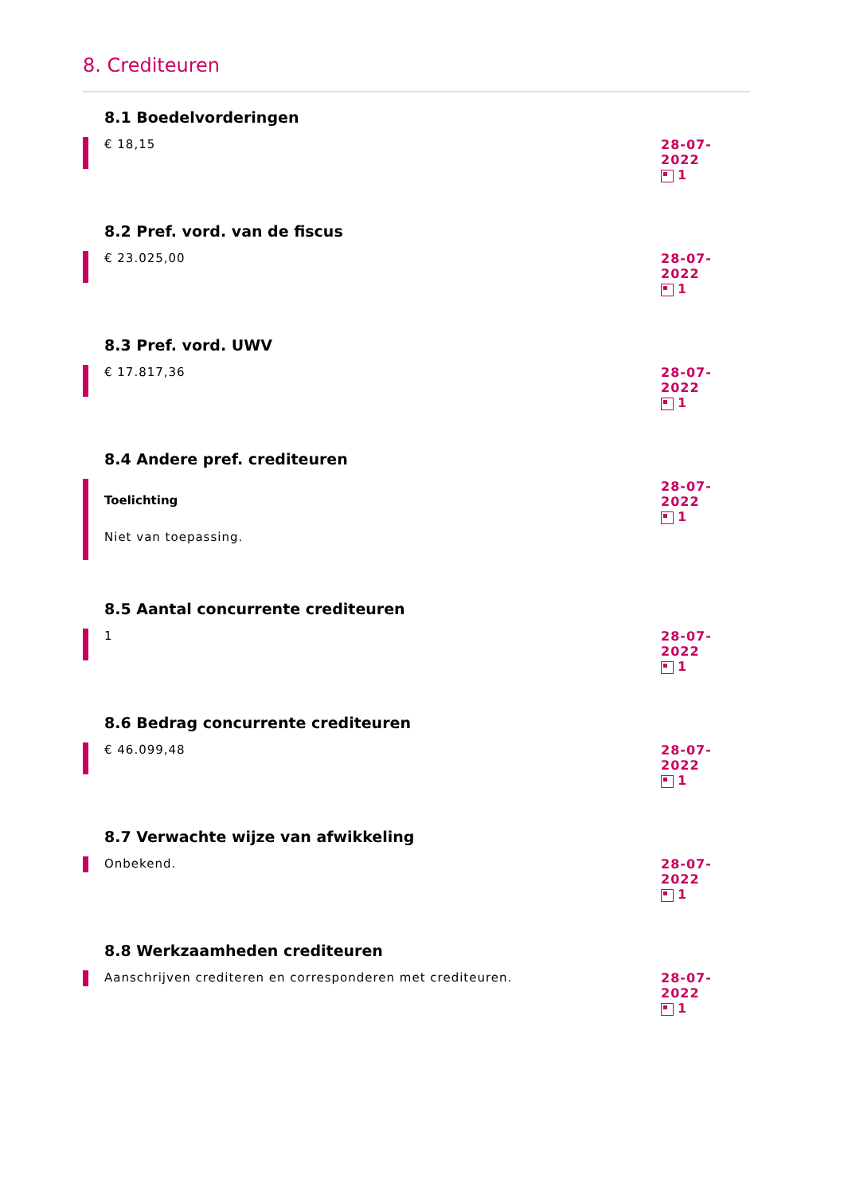8. Crediteuren
8.1 Boedelvorderingen
€ 18,15
28-07-2022
1
8.2 Pref. vord. van de fiscus
€ 23.025,00
28-07-2022
1
8.3 Pref. vord. UWV
€ 17.817,36
28-07-2022
1
8.4 Andere pref. crediteuren
Toelichting
Niet van toepassing.
28-07-2022
1
8.5 Aantal concurrente crediteuren
1
28-07-2022
1
8.6 Bedrag concurrente crediteuren
€ 46.099,48
28-07-2022
1
8.7 Verwachte wijze van afwikkeling
Onbekend. 28-07-2022
1
8.8 Werkzaamheden crediteuren
Aanschrijven crediteren en corresponderen met crediteuren.
28-07-2022
1